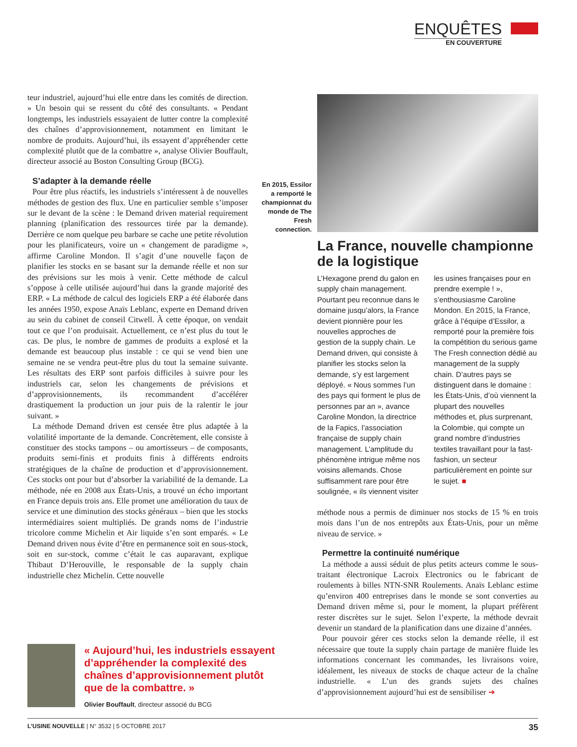ENQUÊTES
EN COUVERTURE
teur industriel, aujourd’hui elle entre dans les comités de direction. » Un besoin qui se ressent du côté des consultants. « Pendant longtemps, les industriels essayaient de lutter contre la complexité des chaînes d’approvisionnement, notamment en limitant le nombre de produits. Aujourd’hui, ils essayent d’appréhender cette complexité plutôt que de la combattre », analyse Olivier Bouffault, directeur associé au Boston Consulting Group (BCG).
S’adapter à la demande réelle
Pour être plus réactifs, les industriels s’intéressent à de nouvelles méthodes de gestion des flux. Une en particulier semble s’imposer sur le devant de la scène : le Demand driven material requirement planning (planification des ressources tirée par la demande). Derrière ce nom quelque peu barbare se cache une petite révolution pour les planificateurs, voire un « changement de paradigme », affirme Caroline Mondon. Il s’agit d’une nouvelle façon de planifier les stocks en se basant sur la demande réelle et non sur des prévisions sur les mois à venir. Cette méthode de calcul s’oppose à celle utilisée aujourd’hui dans la grande majorité des ERP. « La méthode de calcul des logiciels ERP a été élaborée dans les années 1950, expose Anaïs Leblanc, experte en Demand driven au sein du cabinet de conseil Citwell. À cette époque, on vendait tout ce que l’on produisait. Actuellement, ce n’est plus du tout le cas. De plus, le nombre de gammes de produits a explosé et la demande est beaucoup plus instable : ce qui se vend bien une semaine ne se vendra peut-être plus du tout la semaine suivante. Les résultats des ERP sont parfois difficiles à suivre pour les industriels car, selon les changements de prévisions et d’approvisionnements, ils recommandent d’accélérer drastiquement la production un jour puis de la ralentir le jour suivant. »
La méthode Demand driven est censée être plus adaptée à la volatilité importante de la demande. Concrètement, elle consiste à constituer des stocks tampons – ou amortisseurs – de composants, produits semi-finis et produits finis à différents endroits stratégiques de la chaîne de production et d’approvisionnement. Ces stocks ont pour but d’absorber la variabilité de la demande. La méthode, née en 2008 aux États-Unis, a trouvé un écho important en France depuis trois ans. Elle promet une amélioration du taux de service et une diminution des stocks généraux – bien que les stocks intermédiaires soient multipliés. De grands noms de l’industrie tricolore comme Michelin et Air liquide s’en sont emparés. « Le Demand driven nous évite d’être en permanence soit en sous-stock, soit en sur-stock, comme c’était le cas auparavant, explique Thibaut D’Herouville, le responsable de la supply chain industrielle chez Michelin. Cette nouvelle
En 2015, Essilor a remporté le championnat du monde de The Fresh connection.
La France, nouvelle championne de la logistique
L’Hexagone prend du galon en supply chain management. Pourtant peu reconnue dans le domaine jusqu’alors, la France devient pionnière pour les nouvelles approches de gestion de la supply chain. Le Demand driven, qui consiste à planifier les stocks selon la demande, s’y est largement déployé. « Nous sommes l’un des pays qui forment le plus de personnes par an », avance Caroline Mondon, la directrice de la Fapics, l’association française de supply chain management. L’amplitude du phénomène intrigue même nos voisins allemands. Chose suffisamment rare pour être soulignée, « ils viennent visiter les usines françaises pour en prendre exemple ! », s’enthousiasme Caroline Mondon. En 2015, la France, grâce à l’équipe d’Essilor, a remporté pour la première fois la compétition du serious game The Fresh connection dédié au management de la supply chain. D’autres pays se distinguent dans le domaine : les États-Unis, d’où viennent la plupart des nouvelles méthodes et, plus surprenant, la Colombie, qui compte un grand nombre d’industries textiles travaillant pour la fast-fashion, un secteur particulièrement en pointe sur le sujet. ■
méthode nous a permis de diminuer nos stocks de 15 % en trois mois dans l’un de nos entrepôts aux États-Unis, pour un même niveau de service. »
Permettre la continuité numérique
La méthode a aussi séduit de plus petits acteurs comme le sous-traitant électronique Lacroix Electronics ou le fabricant de roulements à billes NTN-SNR Roulements. Anaïs Leblanc estime qu’environ 400 entreprises dans le monde se sont converties au Demand driven même si, pour le moment, la plupart préfèrent rester discrètes sur le sujet. Selon l’experte, la méthode devrait devenir un standard de la planification dans une dizaine d’années.
Pour pouvoir gérer ces stocks selon la demande réelle, il est nécessaire que toute la supply chain partage de manière fluide les informations concernant les commandes, les livraisons voire, idéalement, les niveaux de stocks de chaque acteur de la chaîne industrielle. « L’un des grands sujets des chaînes d’approvisionnement aujourd’hui est de sensibiliser ➔
« Aujourd’hui, les industriels essayent d’appréhender la complexité des chaînes d’approvisionnement plutôt que de la combattre. »
Olivier Bouffault, directeur associé du BCG
L’USINE NOUVELLE | N° 3532 | 5 OCTOBRE 2017 35